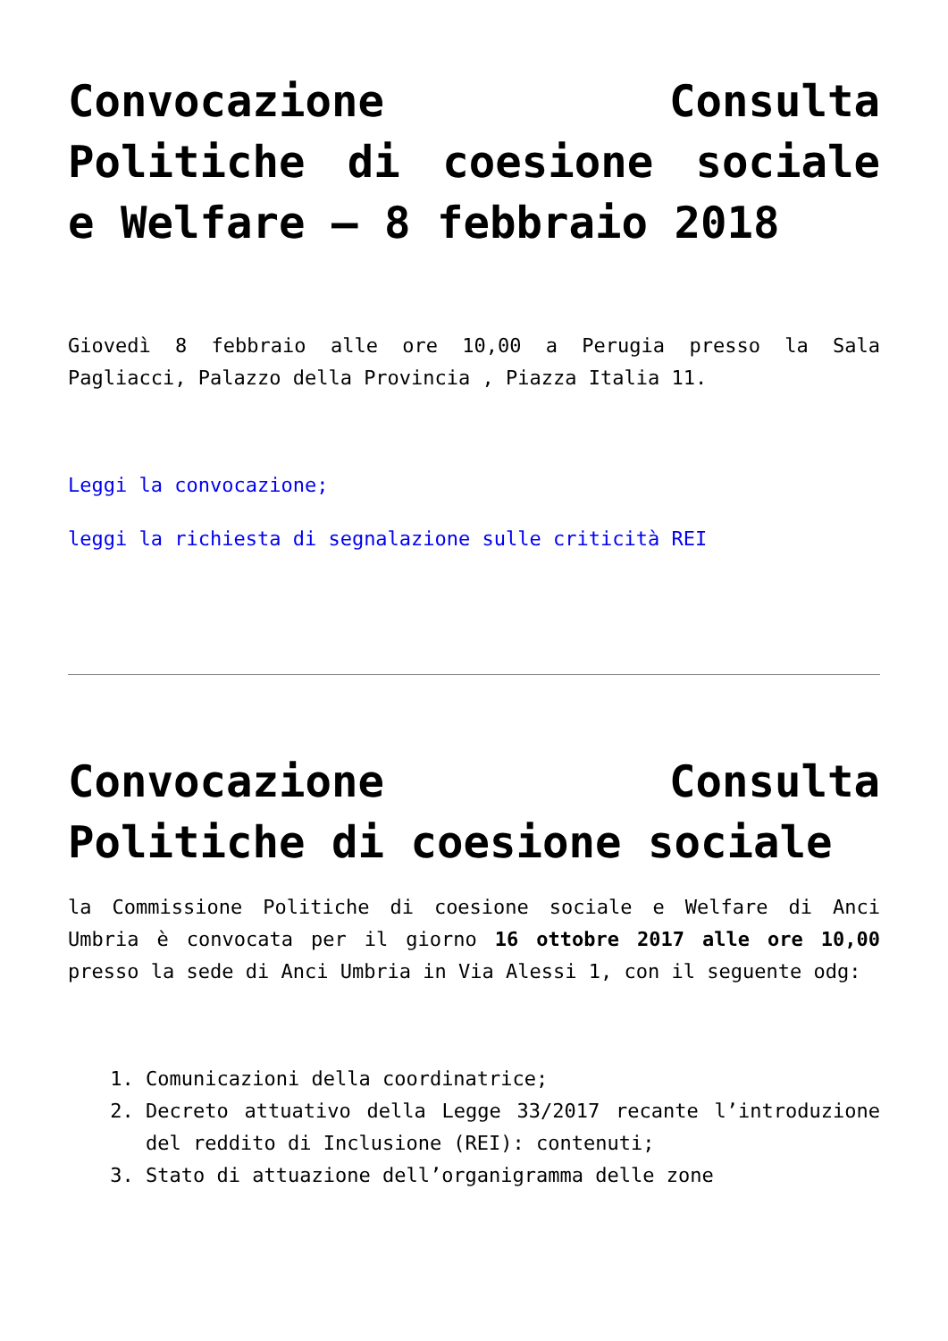Convocazione Consulta Politiche di coesione sociale e Welfare – 8 febbraio 2018
Giovedì 8 febbraio alle ore 10,00 a Perugia presso la Sala Pagliacci, Palazzo della Provincia , Piazza Italia 11.
Leggi la convocazione;
leggi la richiesta di segnalazione sulle criticità REI
Convocazione Consulta Politiche di coesione sociale
la Commissione Politiche di coesione sociale e Welfare di Anci Umbria è convocata per il giorno 16 ottobre 2017 alle ore 10,00 presso la sede di Anci Umbria in Via Alessi 1, con il seguente odg:
1. Comunicazioni della coordinatrice;
2. Decreto attuativo della Legge 33/2017 recante l’introduzione del reddito di Inclusione (REI): contenuti;
3. Stato di attuazione dell’organigramma delle zone